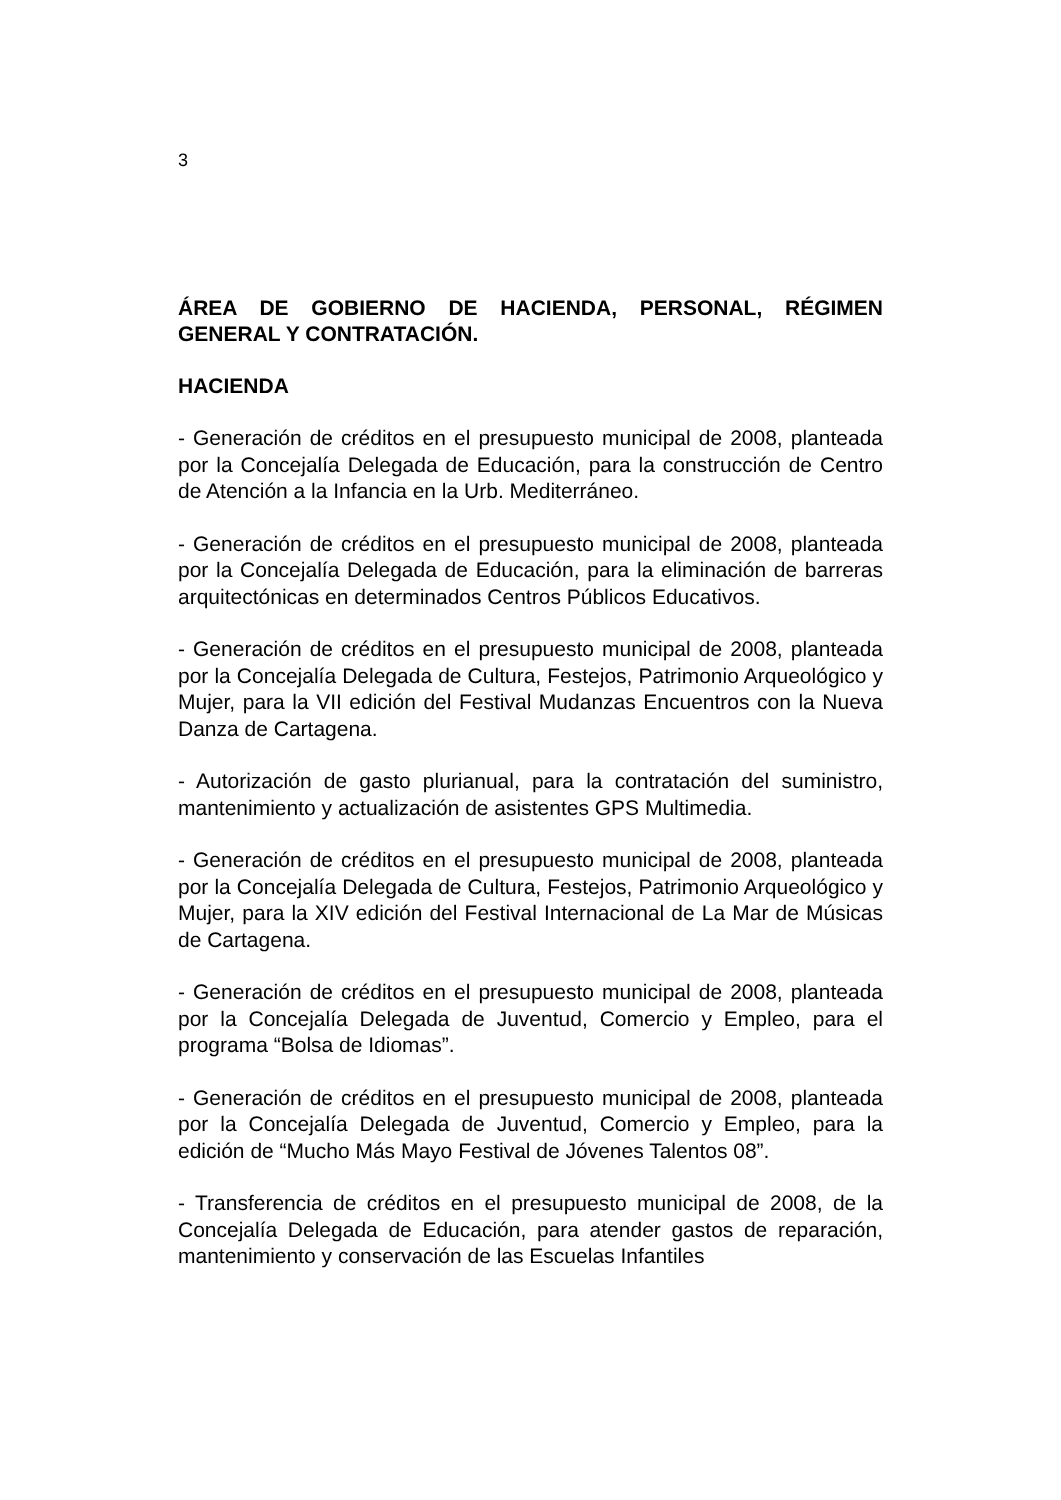3
ÁREA DE GOBIERNO DE HACIENDA, PERSONAL, RÉGIMEN GENERAL Y CONTRATACIÓN.
HACIENDA
- Generación de créditos en el presupuesto municipal de 2008, planteada por la Concejalía Delegada de Educación, para la construcción de Centro de Atención a la Infancia en la Urb. Mediterráneo.
- Generación de créditos en el presupuesto municipal de 2008, planteada por la Concejalía Delegada de Educación, para la eliminación de barreras arquitectónicas en determinados Centros Públicos Educativos.
- Generación de créditos en el presupuesto municipal de 2008, planteada por la Concejalía Delegada de Cultura, Festejos, Patrimonio Arqueológico y Mujer, para la VII edición del Festival Mudanzas Encuentros con la Nueva Danza de Cartagena.
- Autorización de gasto plurianual, para la contratación del suministro, mantenimiento y actualización de asistentes GPS Multimedia.
- Generación de créditos en el presupuesto municipal de 2008, planteada por la Concejalía Delegada de Cultura, Festejos, Patrimonio Arqueológico y Mujer, para la XIV edición del Festival Internacional de La Mar de Músicas de Cartagena.
- Generación de créditos en el presupuesto municipal de 2008, planteada por la Concejalía Delegada de Juventud, Comercio y Empleo, para el programa “Bolsa de Idiomas”.
- Generación de créditos en el presupuesto municipal de 2008, planteada por la Concejalía Delegada de Juventud, Comercio y Empleo, para la edición de “Mucho Más Mayo Festival de Jóvenes Talentos 08”.
- Transferencia de créditos en el presupuesto municipal de 2008, de la Concejalía Delegada de Educación, para atender gastos de reparación, mantenimiento y conservación de las Escuelas Infantiles